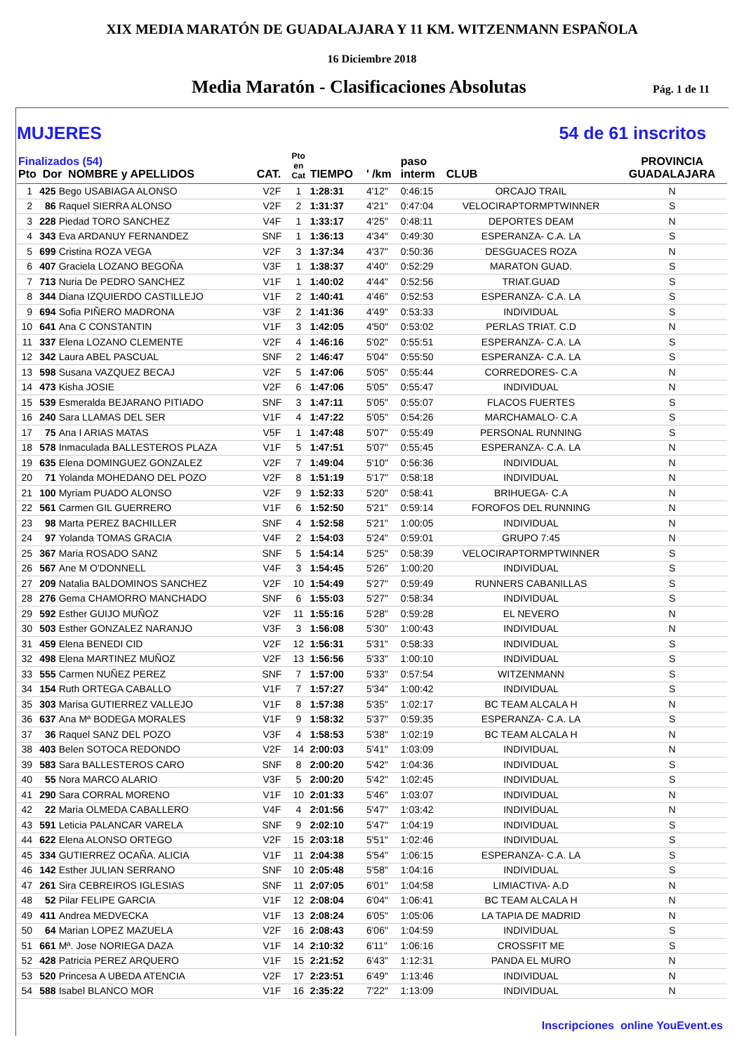XIX MEDIA MARATÓN DE GUADALAJARA Y 11 KM. WITZENMANN ESPAÑOLA
16 Diciembre 2018
Media Maratón - Clasificaciones Absolutas Pág. 1 de 11
MUJERES 54 de 61 inscritos
| Finalizados (54) Pto Dor NOMBRE y APELLIDOS | | | CAT. | Pto en Cat | TIEMPO | ' /km | paso interm | CLUB | PROVINCIA GUADALAJARA |
| --- | --- | --- | --- | --- | --- | --- | --- | --- | --- |
| 1 | 425 | Bego USABIAGA ALONSO | V2F | 1 | 1:28:31 | 4'12" | 0:46:15 | ORCAJO TRAIL | N |
| 2 | 86 | Raquel SIERRA ALONSO | V2F | 2 | 1:31:37 | 4'21" | 0:47:04 | VELOCIRAPTORMPTWINNER | S |
| 3 | 228 | Piedad TORO SANCHEZ | V4F | 1 | 1:33:17 | 4'25" | 0:48:11 | DEPORTES DEAM | N |
| 4 | 343 | Eva ARDANUY FERNANDEZ | SNF | 1 | 1:36:13 | 4'34" | 0:49:30 | ESPERANZA- C.A. LA | S |
| 5 | 699 | Cristina ROZA VEGA | V2F | 3 | 1:37:34 | 4'37" | 0:50:36 | DESGUACES ROZA | N |
| 6 | 407 | Graciela LOZANO BEGOÑA | V3F | 1 | 1:38:37 | 4'40" | 0:52:29 | MARATON GUAD. | S |
| 7 | 713 | Nuria De PEDRO SANCHEZ | V1F | 1 | 1:40:02 | 4'44" | 0:52:56 | TRIAT.GUAD | S |
| 8 | 344 | Diana IZQUIERDO CASTILLEJO | V1F | 2 | 1:40:41 | 4'46" | 0:52:53 | ESPERANZA- C.A. LA | S |
| 9 | 694 | Sofia PIÑERO MADRONA | V3F | 2 | 1:41:36 | 4'49" | 0:53:33 | INDIVIDUAL | S |
| 10 | 641 | Ana C CONSTANTIN | V1F | 3 | 1:42:05 | 4'50" | 0:53:02 | PERLAS TRIAT. C.D | N |
| 11 | 337 | Elena LOZANO CLEMENTE | V2F | 4 | 1:46:16 | 5'02" | 0:55:51 | ESPERANZA- C.A. LA | S |
| 12 | 342 | Laura ABEL PASCUAL | SNF | 2 | 1:46:47 | 5'04" | 0:55:50 | ESPERANZA- C.A. LA | S |
| 13 | 598 | Susana VAZQUEZ BECAJ | V2F | 5 | 1:47:06 | 5'05" | 0:55:44 | CORREDORES- C.A | N |
| 14 | 473 | Kisha JOSIE | V2F | 6 | 1:47:06 | 5'05" | 0:55:47 | INDIVIDUAL | N |
| 15 | 539 | Esmeralda BEJARANO PITIADO | SNF | 3 | 1:47:11 | 5'05" | 0:55:07 | FLACOS FUERTES | S |
| 16 | 240 | Sara LLAMAS DEL SER | V1F | 4 | 1:47:22 | 5'05" | 0:54:26 | MARCHAMALO- C.A | S |
| 17 | 75 | Ana I ARIAS MATAS | V5F | 1 | 1:47:48 | 5'07" | 0:55:49 | PERSONAL RUNNING | S |
| 18 | 578 | Inmaculada BALLESTEROS PLAZA | V1F | 5 | 1:47:51 | 5'07" | 0:55:45 | ESPERANZA- C.A. LA | N |
| 19 | 635 | Elena DOMINGUEZ GONZALEZ | V2F | 7 | 1:49:04 | 5'10" | 0:56:36 | INDIVIDUAL | N |
| 20 | 71 | Yolanda MOHEDANO DEL POZO | V2F | 8 | 1:51:19 | 5'17" | 0:58:18 | INDIVIDUAL | N |
| 21 | 100 | Myriam PUADO ALONSO | V2F | 9 | 1:52:33 | 5'20" | 0:58:41 | BRIHUEGA- C.A | N |
| 22 | 561 | Carmen GIL GUERRERO | V1F | 6 | 1:52:50 | 5'21" | 0:59:14 | FOROFOS DEL RUNNING | N |
| 23 | 98 | Marta PEREZ BACHILLER | SNF | 4 | 1:52:58 | 5'21" | 1:00:05 | INDIVIDUAL | N |
| 24 | 97 | Yolanda TOMAS GRACIA | V4F | 2 | 1:54:03 | 5'24" | 0:59:01 | GRUPO 7:45 | N |
| 25 | 367 | Maria ROSADO SANZ | SNF | 5 | 1:54:14 | 5'25" | 0:58:39 | VELOCIRAPTORMPTWINNER | S |
| 26 | 567 | Ane M O'DONNELL | V4F | 3 | 1:54:45 | 5'26" | 1:00:20 | INDIVIDUAL | S |
| 27 | 209 | Natalia BALDOMINOS SANCHEZ | V2F | 10 | 1:54:49 | 5'27" | 0:59:49 | RUNNERS CABANILLAS | S |
| 28 | 276 | Gema CHAMORRO MANCHADO | SNF | 6 | 1:55:03 | 5'27" | 0:58:34 | INDIVIDUAL | S |
| 29 | 592 | Esther GUIJO MUÑOZ | V2F | 11 | 1:55:16 | 5'28" | 0:59:28 | EL NEVERO | N |
| 30 | 503 | Esther GONZALEZ NARANJO | V3F | 3 | 1:56:08 | 5'30" | 1:00:43 | INDIVIDUAL | N |
| 31 | 459 | Elena BENEDI CID | V2F | 12 | 1:56:31 | 5'31" | 0:58:33 | INDIVIDUAL | S |
| 32 | 498 | Elena MARTINEZ MUÑOZ | V2F | 13 | 1:56:56 | 5'33" | 1:00:10 | INDIVIDUAL | S |
| 33 | 555 | Carmen NUÑEZ PEREZ | SNF | 7 | 1:57:00 | 5'33" | 0:57:54 | WITZENMANN | S |
| 34 | 154 | Ruth ORTEGA CABALLO | V1F | 7 | 1:57:27 | 5'34" | 1:00:42 | INDIVIDUAL | S |
| 35 | 303 | Marisa GUTIERREZ VALLEJO | V1F | 8 | 1:57:38 | 5'35" | 1:02:17 | BC TEAM ALCALA H | N |
| 36 | 637 | Ana Mª BODEGA MORALES | V1F | 9 | 1:58:32 | 5'37" | 0:59:35 | ESPERANZA- C.A. LA | S |
| 37 | 36 | Raquel SANZ DEL POZO | V3F | 4 | 1:58:53 | 5'38" | 1:02:19 | BC TEAM ALCALA H | N |
| 38 | 403 | Belen SOTOCA REDONDO | V2F | 14 | 2:00:03 | 5'41" | 1:03:09 | INDIVIDUAL | N |
| 39 | 583 | Sara BALLESTEROS CARO | SNF | 8 | 2:00:20 | 5'42" | 1:04:36 | INDIVIDUAL | S |
| 40 | 55 | Nora MARCO ALARIO | V3F | 5 | 2:00:20 | 5'42" | 1:02:45 | INDIVIDUAL | S |
| 41 | 290 | Sara CORRAL MORENO | V1F | 10 | 2:01:33 | 5'46" | 1:03:07 | INDIVIDUAL | N |
| 42 | 22 | Maria OLMEDA CABALLERO | V4F | 4 | 2:01:56 | 5'47" | 1:03:42 | INDIVIDUAL | N |
| 43 | 591 | Leticia PALANCAR VARELA | SNF | 9 | 2:02:10 | 5'47" | 1:04:19 | INDIVIDUAL | S |
| 44 | 622 | Elena ALONSO ORTEGO | V2F | 15 | 2:03:18 | 5'51" | 1:02:46 | INDIVIDUAL | S |
| 45 | 334 | GUTIERREZ OCAÑA. ALICIA | V1F | 11 | 2:04:38 | 5'54" | 1:06:15 | ESPERANZA- C.A. LA | S |
| 46 | 142 | Esther JULIAN SERRANO | SNF | 10 | 2:05:48 | 5'58" | 1:04:16 | INDIVIDUAL | S |
| 47 | 261 | Sira CEBREIROS IGLESIAS | SNF | 11 | 2:07:05 | 6'01" | 1:04:58 | LIMIACTIVA- A.D | N |
| 48 | 52 | Pilar FELIPE GARCIA | V1F | 12 | 2:08:04 | 6'04" | 1:06:41 | BC TEAM ALCALA H | N |
| 49 | 411 | Andrea MEDVECKA | V1F | 13 | 2:08:24 | 6'05" | 1:05:06 | LA TAPIA DE MADRID | N |
| 50 | 64 | Marian LOPEZ MAZUELA | V2F | 16 | 2:08:43 | 6'06" | 1:04:59 | INDIVIDUAL | S |
| 51 | 661 | Mª. Jose NORIEGA DAZA | V1F | 14 | 2:10:32 | 6'11" | 1:06:16 | CROSSFIT ME | S |
| 52 | 428 | Patricia PEREZ ARQUERO | V1F | 15 | 2:21:52 | 6'43" | 1:12:31 | PANDA EL MURO | N |
| 53 | 520 | Princesa A UBEDA ATENCIA | V2F | 17 | 2:23:51 | 6'49" | 1:13:46 | INDIVIDUAL | N |
| 54 | 588 | Isabel BLANCO MOR | V1F | 16 | 2:35:22 | 7'22" | 1:13:09 | INDIVIDUAL | N |
Inscripciones online YouEvent.es